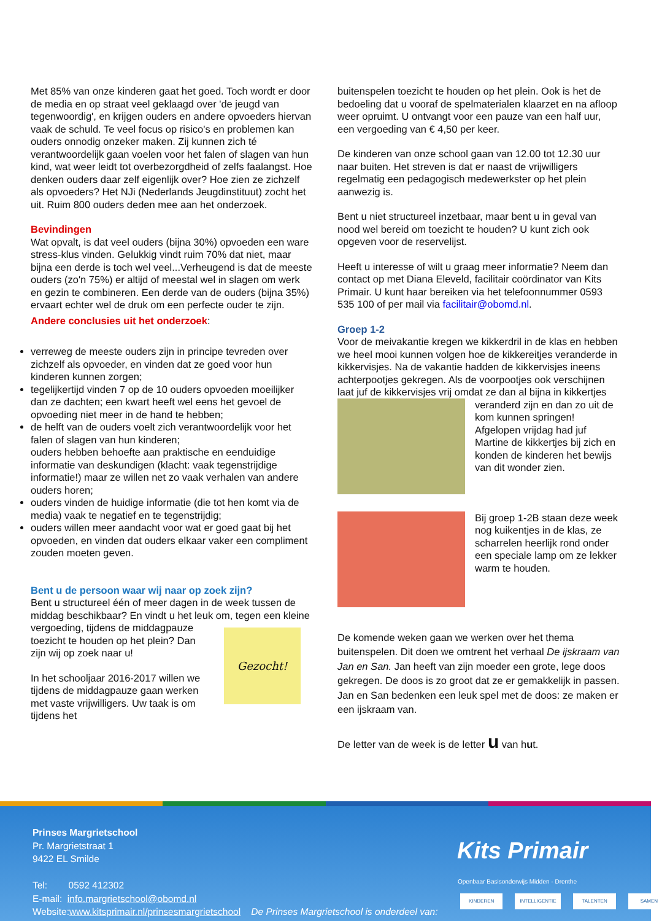Met 85% van onze kinderen gaat het goed. Toch wordt er door de media en op straat veel geklaagd over 'de jeugd van tegenwoordig', en krijgen ouders en andere opvoeders hiervan vaak de schuld. Te veel focus op risico's en problemen kan ouders onnodig onzeker maken. Zij kunnen zich té verantwoordelijk gaan voelen voor het falen of slagen van hun kind, wat weer leidt tot overbezorgdheid of zelfs faalangst. Hoe denken ouders daar zelf eigenlijk over? Hoe zien ze zichzelf als opvoeders? Het NJi (Nederlands Jeugdinstituut) zocht het uit. Ruim 800 ouders deden mee aan het onderzoek.
Bevindingen
Wat opvalt, is dat veel ouders (bijna 30%) opvoeden een ware stress-klus vinden. Gelukkig vindt ruim 70% dat niet, maar bijna een derde is toch wel veel...Verheugend is dat de meeste ouders (zo'n 75%) er altijd of meestal wel in slagen om werk en gezin te combineren. Een derde van de ouders (bijna 35%) ervaart echter wel de druk om een perfecte ouder te zijn.
Andere conclusies uit het onderzoek:
verreweg de meeste ouders zijn in principe tevreden over zichzelf als opvoeder, en vinden dat ze goed voor hun kinderen kunnen zorgen;
tegelijkertijd vinden 7 op de 10 ouders opvoeden moeilijker dan ze dachten; een kwart heeft wel eens het gevoel de opvoeding niet meer in de hand te hebben;
de helft van de ouders voelt zich verantwoordelijk voor het falen of slagen van hun kinderen;
ouders hebben behoefte aan praktische en eenduidige informatie van deskundigen (klacht: vaak tegenstrijdige informatie!) maar ze willen net zo vaak verhalen van andere ouders horen;
ouders vinden de huidige informatie (die tot hen komt via de media) vaak te negatief en te tegenstrijdig;
ouders willen meer aandacht voor wat er goed gaat bij het opvoeden, en vinden dat ouders elkaar vaker een compliment zouden moeten geven.
Bent u de persoon waar wij naar op zoek zijn?
Bent u structureel één of meer dagen in de week tussen de middag beschikbaar? En vindt u het leuk om, tegen Gezocht! een kleine vergoeding, tijdens de middagpauze toezicht te houden op het plein? Dan zijn wij op zoek naar u!
In het schooljaar 2016-2017 willen we tijdens de middagpauze gaan werken met vaste vrijwilligers. Uw taak is om tijdens het
buitenspelen toezicht te houden op het plein. Ook is het de bedoeling dat u vooraf de spelmaterialen klaarzet en na afloop weer opruimt. U ontvangt voor een pauze van een half uur, een vergoeding van € 4,50 per keer.
De kinderen van onze school gaan van 12.00 tot 12.30 uur naar buiten. Het streven is dat er naast de vrijwilligers regelmatig een pedagogisch medewerkster op het plein aanwezig is.
Bent u niet structureel inzetbaar, maar bent u in geval van nood wel bereid om toezicht te houden? U kunt zich ook opgeven voor de reservelijst.
Heeft u interesse of wilt u graag meer informatie? Neem dan contact op met Diana Eleveld, facilitair coördinator van Kits Primair. U kunt haar bereiken via het telefoonnummer 0593 535 100 of per mail via facilitair@obomd.nl.
Groep 1-2
Voor de meivakantie kregen we kikkerdril in de klas en hebben we heel mooi kunnen volgen hoe de kikkereitjes veranderde in kikkervisjes. Na de vakantie hadden de kikkervisjes ineens achterpootjes gekregen. Als de voorpootjes ook verschijnen laat juf de kikkervisjes vrij omdat ze dan al bijna in kikkertjes veranderd zijn en dan zo uit de kom kunnen springen! Afgelopen vrijdag had juf Martine de kikkertjes bij zich en konden de kinderen het bewijs van dit wonder zien.
Bij groep 1-2B staan deze week nog kuikentjes in de klas, ze scharrelen heerlijk rond onder een speciale lamp om ze lekker warm te houden.
De komende weken gaan we werken over het thema buitenspelen. Dit doen we omtrent het verhaal De ijskraam van Jan en San. Jan heeft van zijn moeder een grote, lege doos gekregen. De doos is zo groot dat ze er gemakkelijk in passen. Jan en San bedenken een leuk spel met de doos: ze maken er een ijskraam van.
De letter van de week is de letter u van hut.
Prinses Margrietschool
Pr. Margrietstraat 1
9422 EL Smilde
Tel: 0592 412302
E-mail: info.margrietschool@obomd.nl
Website:www.kitsprimair.nl/prinsesmargrietschool De Prinses Margrietschool is onderdeel van:
Kits Primair
Openbaar Basisonderwijs Midden - Drenthe
KINDEREN INTELLIGENTIE TALENTEN SAMEN